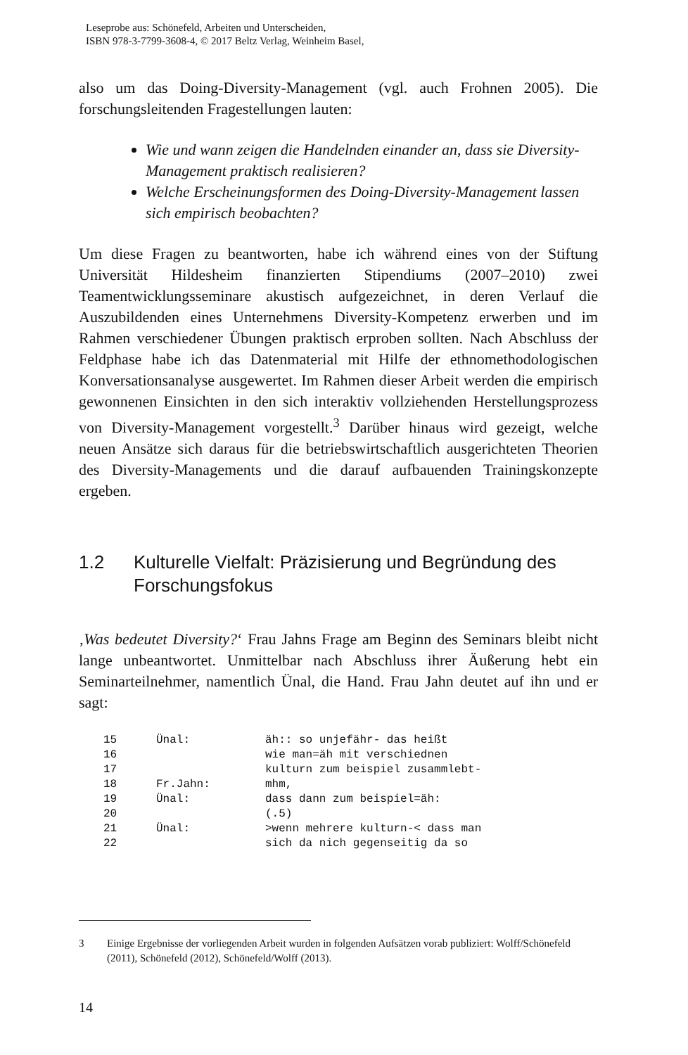Leseprobe aus: Schönefeld, Arbeiten und Unterscheiden,
ISBN 978-3-7799-3608-4, © 2017 Beltz Verlag, Weinheim Basel,
also um das Doing-Diversity-Management (vgl. auch Frohnen 2005). Die forschungsleitenden Fragestellungen lauten:
Wie und wann zeigen die Handelnden einander an, dass sie Diversity-Management praktisch realisieren?
Welche Erscheinungsformen des Doing-Diversity-Management lassen sich empirisch beobachten?
Um diese Fragen zu beantworten, habe ich während eines von der Stiftung Universität Hildesheim finanzierten Stipendiums (2007–2010) zwei Teamentwicklungsseminare akustisch aufgezeichnet, in deren Verlauf die Auszubildenden eines Unternehmens Diversity-Kompetenz erwerben und im Rahmen verschiedener Übungen praktisch erproben sollten. Nach Abschluss der Feldphase habe ich das Datenmaterial mit Hilfe der ethnomethodologischen Konversationsanalyse ausgewertet. Im Rahmen dieser Arbeit werden die empirisch gewonnenen Einsichten in den sich interaktiv vollziehenden Herstellungsprozess von Diversity-Management vorgestellt.<sup>3</sup> Darüber hinaus wird gezeigt, welche neuen Ansätze sich daraus für die betriebswirtschaftlich ausgerichteten Theorien des Diversity-Managements und die darauf aufbauenden Trainingskonzepte ergeben.
1.2 Kulturelle Vielfalt: Präzisierung und Begründung des Forschungsfokus
‚Was bedeutet Diversity?‘ Frau Jahns Frage am Beginn des Seminars bleibt nicht lange unbeantwortet. Unmittelbar nach Abschluss ihrer Äußerung hebt ein Seminarteilnehmer, namentlich Ünal, die Hand. Frau Jahn deutet auf ihn und er sagt:
| 15 | Ünal: | äh:: so unjefähr- das heißt |
| 16 | | wie man=äh mit verschiednen |
| 17 | | kulturn zum beispiel zusammlebt- |
| 18 | Fr.Jahn: | mhm, |
| 19 | Ünal: | dass dann zum beispiel=äh: |
| 20 | | (.5) |
| 21 | Ünal: | >wenn mehrere kulturn-< dass man |
| 22 | | sich da nich gegenseitig da so |
3 Einige Ergebnisse der vorliegenden Arbeit wurden in folgenden Aufsätzen vorab publiziert: Wolff/Schönefeld (2011), Schönefeld (2012), Schönefeld/Wolff (2013).
14